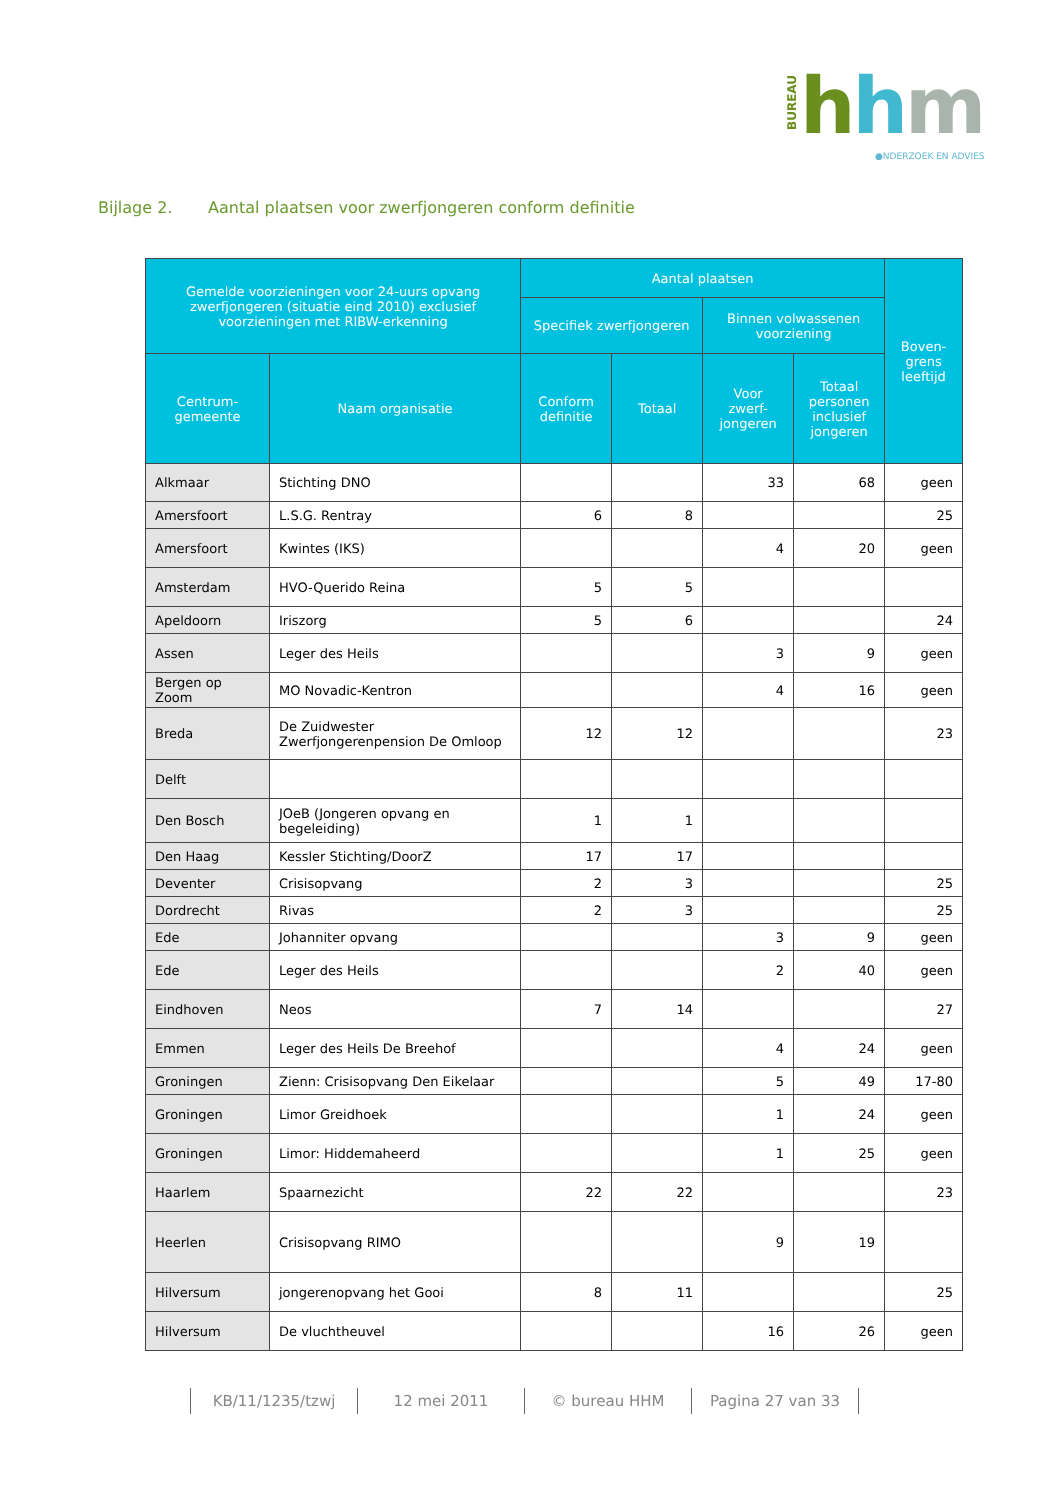BUREAU
hhm
●NDERZOEK EN ADVIES
Bijlage 2. Aantal plaatsen voor zwerfjongeren conform definitie
| Gemelde voorzieningen voor 24-uurs opvang zwerfjongeren (situatie eind 2010) exclusief voorzieningen met RIBW-erkenning | | Aantal plaatsen | | | | Boven-grens leeftijd |
| --- | --- | --- | --- | --- | --- | --- |
| | | Specifiek zwerfjongeren | | Binnen volwassenen voorziening | | |
| Centrum-gemeente | Naam organisatie | Conform definitie | Totaal | Voor zwerf-jongeren | Totaal personen inclusief jongeren | |
| Alkmaar | Stichting DNO | | | 33 | 68 | geen |
| Amersfoort | L.S.G. Rentray | 6 | 8 | | | 25 |
| Amersfoort | Kwintes (IKS) | | | 4 | 20 | geen |
| Amsterdam | HVO-Querido Reina | 5 | 5 | | | |
| Apeldoorn | Iriszorg | 5 | 6 | | | 24 |
| Assen | Leger des Heils | | | 3 | 9 | geen |
| Bergen op Zoom | MO Novadic-Kentron | | | 4 | 16 | geen |
| Breda | De Zuidwester Zwerfjongerenpension De Omloop | 12 | 12 | | | 23 |
| Delft | | | | | | |
| Den Bosch | JOeB (Jongeren opvang en begeleiding) | 1 | 1 | | | |
| Den Haag | Kessler Stichting/DoorZ | 17 | 17 | | | |
| Deventer | Crisisopvang | 2 | 3 | | | 25 |
| Dordrecht | Rivas | 2 | 3 | | | 25 |
| Ede | Johanniter opvang | | | 3 | 9 | geen |
| Ede | Leger des Heils | | | 2 | 40 | geen |
| Eindhoven | Neos | 7 | 14 | | | 27 |
| Emmen | Leger des Heils De Breehof | | | 4 | 24 | geen |
| Groningen | Zienn: Crisisopvang Den Eikelaar | | | 5 | 49 | 17-80 |
| Groningen | Limor Greidhoek | | | 1 | 24 | geen |
| Groningen | Limor: Hiddemaheerd | | | 1 | 25 | geen |
| Haarlem | Spaarnezicht | 22 | 22 | | | 23 |
| Heerlen | Crisisopvang RIMO | | | 9 | 19 | |
| Hilversum | jongerenopvang het Gooi | 8 | 11 | | | 25 |
| Hilversum | De vluchtheuvel | | | 16 | 26 | geen |
KB/11/1235/tzwj 12 mei 2011 © bureau HHM Pagina 27 van 33